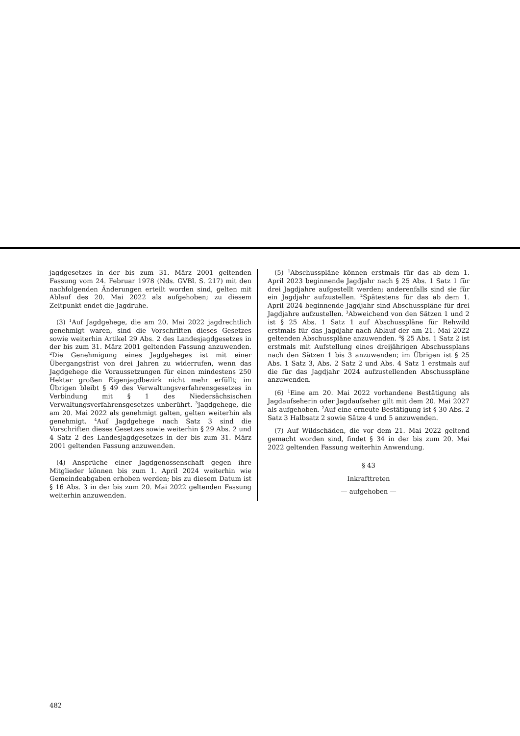jagdgesetzes in der bis zum 31. März 2001 geltenden Fassung vom 24. Februar 1978 (Nds. GVBl. S. 217) mit den nachfolgenden Änderungen erteilt worden sind, gelten mit Ablauf des 20. Mai 2022 als aufgehoben; zu diesem Zeitpunkt endet die Jagdruhe.
(3) <sup>1</sup>Auf Jagdgehege, die am 20. Mai 2022 jagdrechtlich genehmigt waren, sind die Vorschriften dieses Gesetzes sowie weiterhin Artikel 29 Abs. 2 des Landesjagdgesetzes in der bis zum 31. März 2001 geltenden Fassung anzuwenden. <sup>2</sup>Die Genehmigung eines Jagdgeheges ist mit einer Übergangsfrist von drei Jahren zu widerrufen, wenn das Jagdgehege die Voraussetzungen für einen mindestens 250 Hektar großen Eigenjagdbezirk nicht mehr erfüllt; im Übrigen bleibt § 49 des Verwaltungsverfahrensgesetzes in Verbindung mit § 1 des Niedersächsischen Verwaltungsverfahrensgesetzes unberührt. <sup>3</sup>Jagdgehege, die am 20. Mai 2022 als genehmigt galten, gelten weiterhin als genehmigt. <sup>4</sup>Auf Jagdgehege nach Satz 3 sind die Vorschriften dieses Gesetzes sowie weiterhin § 29 Abs. 2 und 4 Satz 2 des Landesjagdgesetzes in der bis zum 31. März 2001 geltenden Fassung anzuwenden.
(4) Ansprüche einer Jagdgenossenschaft gegen ihre Mitglieder können bis zum 1. April 2024 weiterhin wie Gemeindeabgaben erhoben werden; bis zu diesem Datum ist § 16 Abs. 3 in der bis zum 20. Mai 2022 geltenden Fassung weiterhin anzuwenden.
(5) <sup>1</sup>Abschusspläne können erstmals für das ab dem 1. April 2023 beginnende Jagdjahr nach § 25 Abs. 1 Satz 1 für drei Jagdjahre aufgestellt werden; anderenfalls sind sie für ein Jagdjahr aufzustellen. <sup>2</sup>Spätestens für das ab dem 1. April 2024 beginnende Jagdjahr sind Abschusspläne für drei Jagdjahre aufzustellen. <sup>3</sup>Abweichend von den Sätzen 1 und 2 ist § 25 Abs. 1 Satz 1 auf Abschusspläne für Rehwild erstmals für das Jagdjahr nach Ablauf der am 21. Mai 2022 geltenden Abschusspläne anzuwenden. <sup>4</sup>§ 25 Abs. 1 Satz 2 ist erstmals mit Aufstellung eines dreijährigen Abschussplans nach den Sätzen 1 bis 3 anzuwenden; im Übrigen ist § 25 Abs. 1 Satz 3, Abs. 2 Satz 2 und Abs. 4 Satz 1 erstmals auf die für das Jagdjahr 2024 aufzustellenden Abschusspläne anzuwenden.
(6) <sup>1</sup>Eine am 20. Mai 2022 vorhandene Bestätigung als Jagdaufseherin oder Jagdaufseher gilt mit dem 20. Mai 2027 als aufgehoben. <sup>2</sup>Auf eine erneute Bestätigung ist § 30 Abs. 2 Satz 3 Halbsatz 2 sowie Sätze 4 und 5 anzuwenden.
(7) Auf Wildschäden, die vor dem 21. Mai 2022 geltend gemacht worden sind, findet § 34 in der bis zum 20. Mai 2022 geltenden Fassung weiterhin Anwendung.
§ 43
Inkrafttreten
— aufgehoben —
482